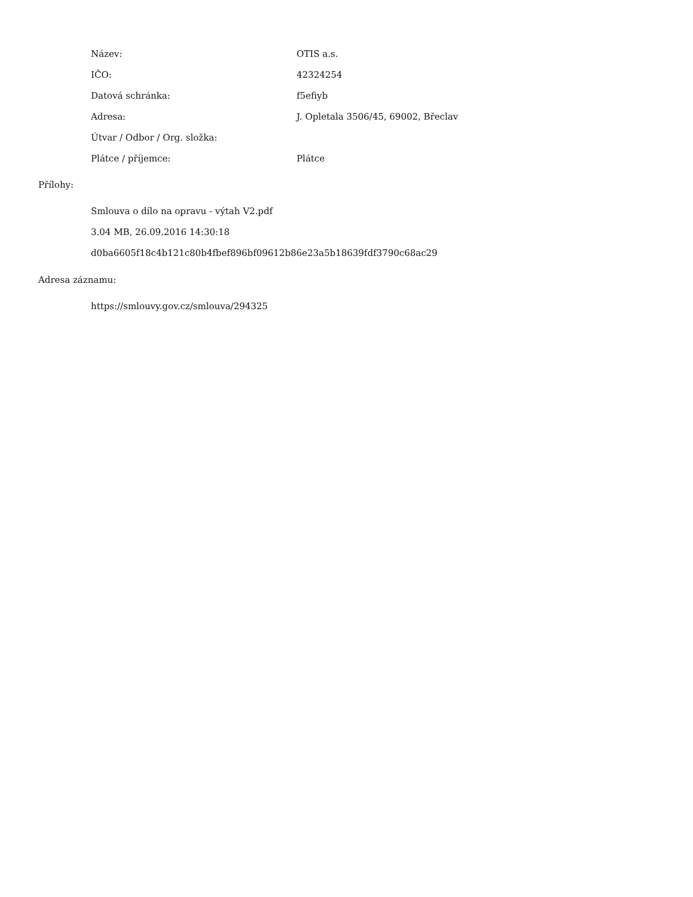| Název: | OTIS a.s. |
| IČO: | 42324254 |
| Datová schránka: | f5efiyb |
| Adresa: | J. Opletala 3506/45, 69002, Břeclav |
| Útvar / Odbor / Org. složka: | |
| Plátce / příjemce: | Plátce |
Přílohy:
Smlouva o dílo na opravu - výtah V2.pdf
3.04 MB, 26.09.2016 14:30:18
d0ba6605f18c4b121c80b4fbef896bf09612b86e23a5b18639fdf3790c68ac29
Adresa záznamu:
https://smlouvy.gov.cz/smlouva/294325